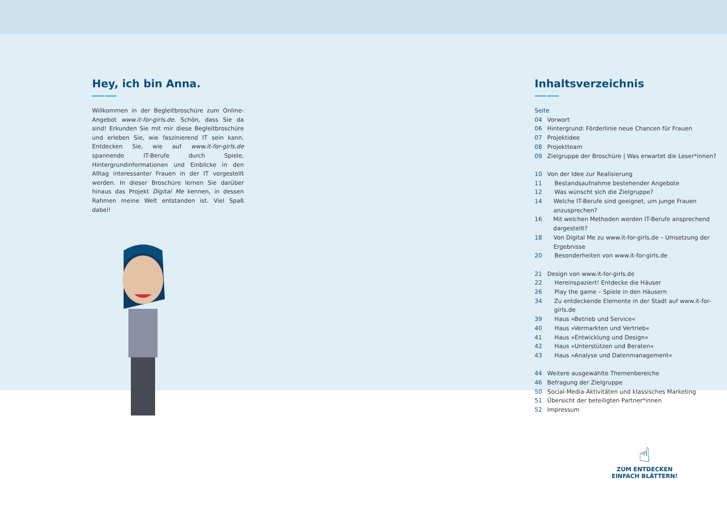Hey, ich bin Anna.
Willkommen in der Begleitbroschüre zum Online-Angebot www.it-for-girls.de. Schön, dass Sie da sind! Erkunden Sie mit mir diese Begleitbroschüre und erleben Sie, wie faszinierend IT sein kann. Entdecken Sie, wie auf www.it-for-girls.de spannende IT-Berufe durch Spiele, Hintergrundinformationen und Einblicke in den Alltag interessanter Frauen in der IT vorgestellt werden. In dieser Broschüre lernen Sie darüber hinaus das Projekt Digital Me kennen, in dessen Rahmen meine Welt entstanden ist. Viel Spaß dabei!
Inhaltsverzeichnis
Seite
04 Vorwort
06 Hintergrund: Förderlinie neue Chancen für Frauen
07 Projektidee
08 Projektteam
09 Zielgruppe der Broschüre | Was erwartet die Leser*innen?
10 Von der Idee zur Realisierung
11 Bestandsaufnahme bestehender Angebote
12 Was wünscht sich die Zielgruppe?
14 Welche IT-Berufe sind geeignet, um junge Frauen anzusprechen?
16 Mit welchen Methoden werden IT-Berufe ansprechend dargestellt?
18 Von Digital Me zu www.it-for-girls.de – Umsetzung der Ergebnisse
20 Besonderheiten von www.it-for-girls.de
21 Design von www.it-for-girls.de
22 Hereinspaziert! Entdecke die Häuser
26 Play the game – Spiele in den Häusern
34 Zu entdeckende Elemente in der Stadt auf www.it-for-girls.de
39 Haus »Betrieb und Service«
40 Haus »Vermarkten und Vertrieb«
41 Haus »Entwicklung und Design«
42 Haus »Unterstützen und Beraten«
43 Haus »Analyse und Datenmanagement«
44 Weitere ausgewählte Themenbereiche
46 Befragung der Zielgruppe
50 Social-Media-Aktivitäten und klassisches Marketing
51 Übersicht der beteiligten Partner*innen
52 Impressum
☝
ZUM ENTDECKEN
EINFACH BLÄTTERN!